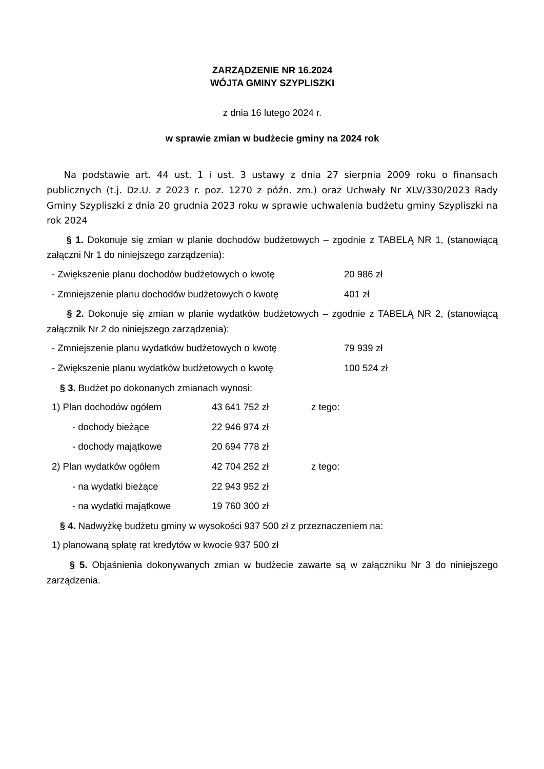ZARZĄDZENIE NR 16.2024
WÓJTA GMINY SZYPLISZKI
z dnia 16 lutego 2024 r.
w sprawie zmian w budżecie gminy na 2024 rok
Na podstawie art. 44 ust. 1 i ust. 3 ustawy z dnia 27 sierpnia 2009 roku o finansach publicznych (t.j. Dz.U. z 2023 r. poz. 1270 z późn. zm.) oraz Uchwały Nr XLV/330/2023 Rady Gminy Szypliszki z dnia 20 grudnia 2023 roku w sprawie uchwalenia budżetu gminy Szypliszki na rok 2024
§ 1. Dokonuje się zmian w planie dochodów budżetowych – zgodnie z TABELĄ NR 1, (stanowiącą załączni Nr 1 do niniejszego zarządzenia):
- Zwiększenie planu dochodów budżetowych o kwotę 20 986 zł
- Zmniejszenie planu dochodów budżetowych o kwotę 401 zł
§ 2. Dokonuje się zmian w planie wydatków budżetowych – zgodnie z TABELĄ NR 2, (stanowiącą załącznik Nr 2 do niniejszego zarządzenia):
- Zmniejszenie planu wydatków budżetowych o kwotę 79 939 zł
- Zwiększenie planu wydatków budżetowych o kwotę 100 524 zł
§ 3. Budżet po dokonanych zmianach wynosi:
1) Plan dochodów ogółem 43 641 752 zł z tego:
- dochody bieżące 22 946 974 zł
- dochody majątkowe 20 694 778 zł
2) Plan wydatków ogółem 42 704 252 zł z tego:
- na wydatki bieżące 22 943 952 zł
- na wydatki majątkowe 19 760 300 zł
§ 4. Nadwyżkę budżetu gminy w wysokości 937 500 zł z przeznaczeniem na:
1) planowaną spłatę rat kredytów w kwocie 937 500 zł
§ 5. Objaśnienia dokonywanych zmian w budżecie zawarte są w załączniku Nr 3 do niniejszego zarządzenia.